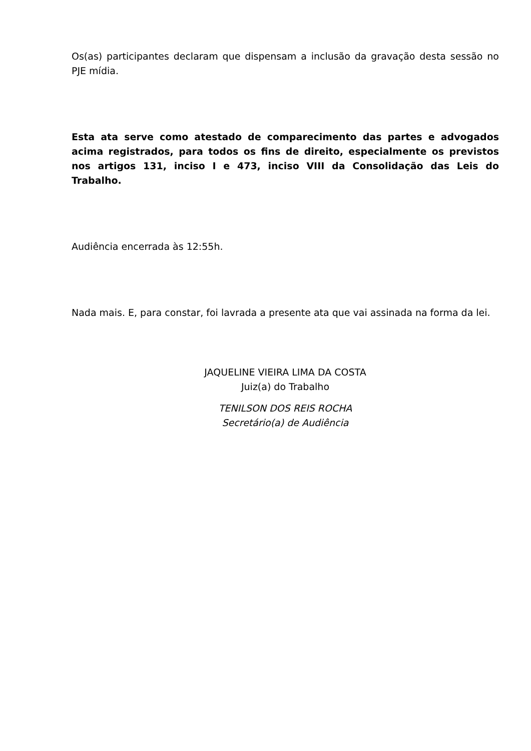Os(as) participantes declaram que dispensam a inclusão da gravação desta sessão no PJE mídia.
Esta ata serve como atestado de comparecimento das partes e advogados acima registrados, para todos os fins de direito, especialmente os previstos nos artigos 131, inciso I e 473, inciso VIII da Consolidação das Leis do Trabalho.
Audiência encerrada às 12:55h.
Nada mais. E, para constar, foi lavrada a presente ata que vai assinada na forma da lei.
JAQUELINE VIEIRA LIMA DA COSTA
Juiz(a) do Trabalho
TENILSON DOS REIS ROCHA
Secretário(a) de Audiência